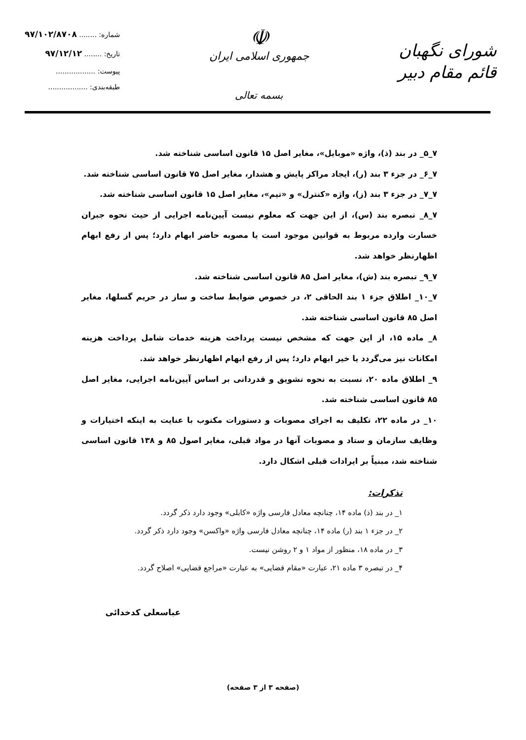شورای نگهبان
قائم مقام دبیر
☫
جمهوری اسلامی ایران
بسمه تعالی
شماره: ........ ۹۷/۱۰۲/۸۷۰۸
تاریخ: ........ ۹۷/۱۲/۱۲
پیوست: ..................
طبقه‌بندی: ..................
۷_۵_ در بند (ذ)، واژه «موبایل»، مغایر اصل ۱۵ قانون اساسی شناخته شد.
۷_۶_ در جزء ۳ بند (ر)، ایجاد مراکز پایش و هشدار، مغایر اصل ۷۵ قانون اساسی شناخته شد.
۷_۷_ در جزء ۳ بند (ز)، واژه «کنترل» و «تیم»، مغایر اصل ۱۵ قانون اساسی شناخته شد.
۷_۸_ تبصره بند (س)، از این جهت که معلوم نیست آیین‌نامه اجرایی از حیث نحوه جبران خسارت وارده مربوط به قوانین موجود است یا مصوبه حاضر ابهام دارد؛ پس از رفع ابهام اظهارنظر خواهد شد.
۷_۹_ تبصره بند (ش)، مغایر اصل ۸۵ قانون اساسی شناخته شد.
۷_۱۰_ اطلاق جزء ۱ بند الحاقی ۲، در خصوص ضوابط ساخت و ساز در حریم گسلها، مغایر اصل ۸۵ قانون اساسی شناخته شد.
۸_ ماده ۱۵، از این جهت که مشخص نیست پرداخت هزینه خدمات شامل پرداخت هزینه امکانات نیز می‌گردد یا خیر ابهام دارد؛ پس از رفع ابهام اظهارنظر خواهد شد.
۹_ اطلاق ماده ۲۰، نسبت به نحوه تشویق و قدردانی بر اساس آیین‌نامه اجرایی، مغایر اصل ۸۵ قانون اساسی شناخته شد.
۱۰_ در ماده ۲۲، تکلیف به اجرای مصوبات و دستورات مکتوب با عنایت به اینکه اختیارات و وظایف سازمان و ستاد و مصوبات آنها در مواد قبلی، مغایر اصول ۸۵ و ۱۳۸ قانون اساسی شناخته شد، مبنیاً بر ایرادات قبلی اشکال دارد.
تذکرات:
۱_ در بند (ذ) ماده ۱۴، چنانچه معادل فارسی واژه «کابلی» وجود دارد ذکر گردد.
۲_ در جزء ۱ بند (ر) ماده ۱۴، چنانچه معادل فارسی واژه «واکسن» وجود دارد ذکر گردد.
۳_ در ماده ۱۸، منظور از مواد ۱ و ۲ روشن نیست.
۴_ در تبصره ۳ ماده ۲۱، عبارت «مقام قضایی» به عبارت «مراجع قضایی» اصلاح گردد.
عباسعلی کدخدائی
(صفحه ۳ از ۳ صفحه)